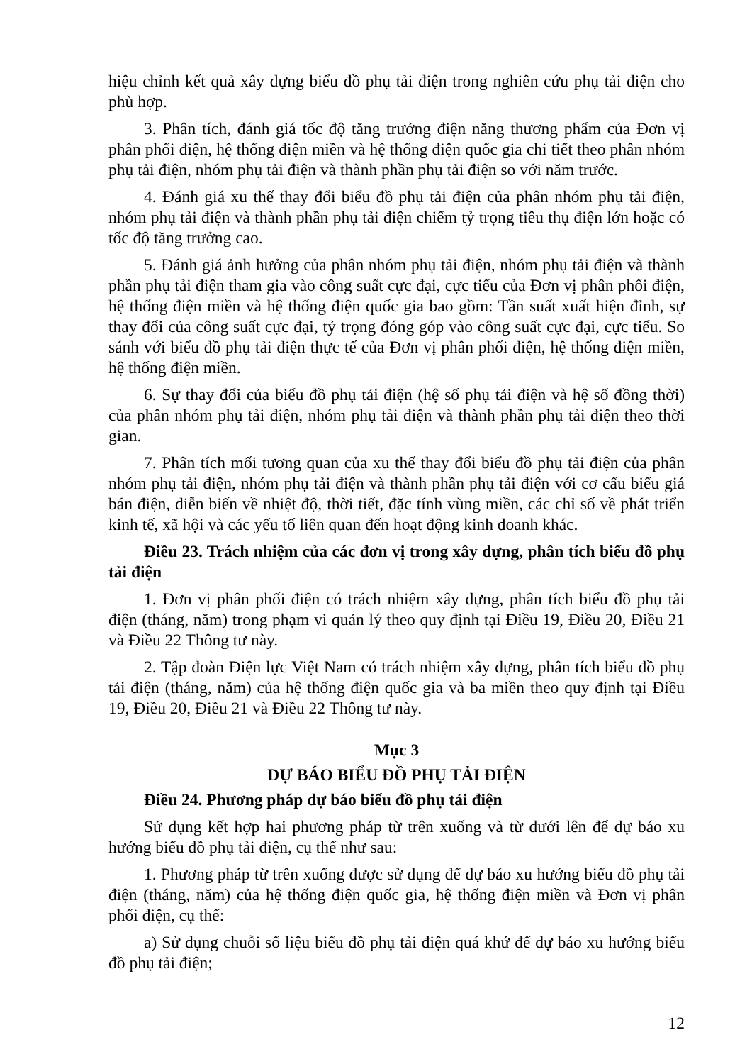hiệu chỉnh kết quả xây dựng biểu đồ phụ tải điện trong nghiên cứu phụ tải điện cho phù hợp.
3. Phân tích, đánh giá tốc độ tăng trưởng điện năng thương phẩm của Đơn vị phân phối điện, hệ thống điện miền và hệ thống điện quốc gia chi tiết theo phân nhóm phụ tải điện, nhóm phụ tải điện và thành phần phụ tải điện so với năm trước.
4. Đánh giá xu thế thay đổi biểu đồ phụ tải điện của phân nhóm phụ tải điện, nhóm phụ tải điện và thành phần phụ tải điện chiếm tỷ trọng tiêu thụ điện lớn hoặc có tốc độ tăng trưởng cao.
5. Đánh giá ảnh hưởng của phân nhóm phụ tải điện, nhóm phụ tải điện và thành phần phụ tải điện tham gia vào công suất cực đại, cực tiểu của Đơn vị phân phối điện, hệ thống điện miền và hệ thống điện quốc gia bao gồm: Tần suất xuất hiện đỉnh, sự thay đổi của công suất cực đại, tỷ trọng đóng góp vào công suất cực đại, cực tiểu. So sánh với biểu đồ phụ tải điện thực tế của Đơn vị phân phối điện, hệ thống điện miền, hệ thống điện miền.
6. Sự thay đổi của biểu đồ phụ tải điện (hệ số phụ tải điện và hệ số đồng thời) của phân nhóm phụ tải điện, nhóm phụ tải điện và thành phần phụ tải điện theo thời gian.
7. Phân tích mối tương quan của xu thế thay đổi biểu đồ phụ tải điện của phân nhóm phụ tải điện, nhóm phụ tải điện và thành phần phụ tải điện với cơ cấu biểu giá bán điện, diễn biến về nhiệt độ, thời tiết, đặc tính vùng miền, các chỉ số về phát triển kinh tế, xã hội và các yếu tố liên quan đến hoạt động kinh doanh khác.
Điều 23. Trách nhiệm của các đơn vị trong xây dựng, phân tích biểu đồ phụ tải điện
1. Đơn vị phân phối điện có trách nhiệm xây dựng, phân tích biểu đồ phụ tải điện (tháng, năm) trong phạm vi quản lý theo quy định tại Điều 19, Điều 20, Điều 21 và Điều 22 Thông tư này.
2. Tập đoàn Điện lực Việt Nam có trách nhiệm xây dựng, phân tích biểu đồ phụ tải điện (tháng, năm) của hệ thống điện quốc gia và ba miền theo quy định tại Điều 19, Điều 20, Điều 21 và Điều 22 Thông tư này.
Mục 3
DỰ BÁO BIỂU ĐỒ PHỤ TẢI ĐIỆN
Điều 24. Phương pháp dự báo biểu đồ phụ tải điện
Sử dụng kết hợp hai phương pháp từ trên xuống và từ dưới lên để dự báo xu hướng biểu đồ phụ tải điện, cụ thể như sau:
1. Phương pháp từ trên xuống được sử dụng để dự báo xu hướng biểu đồ phụ tải điện (tháng, năm) của hệ thống điện quốc gia, hệ thống điện miền và Đơn vị phân phối điện, cụ thể:
a) Sử dụng chuỗi số liệu biểu đồ phụ tải điện quá khứ để dự báo xu hướng biểu đồ phụ tải điện;
12